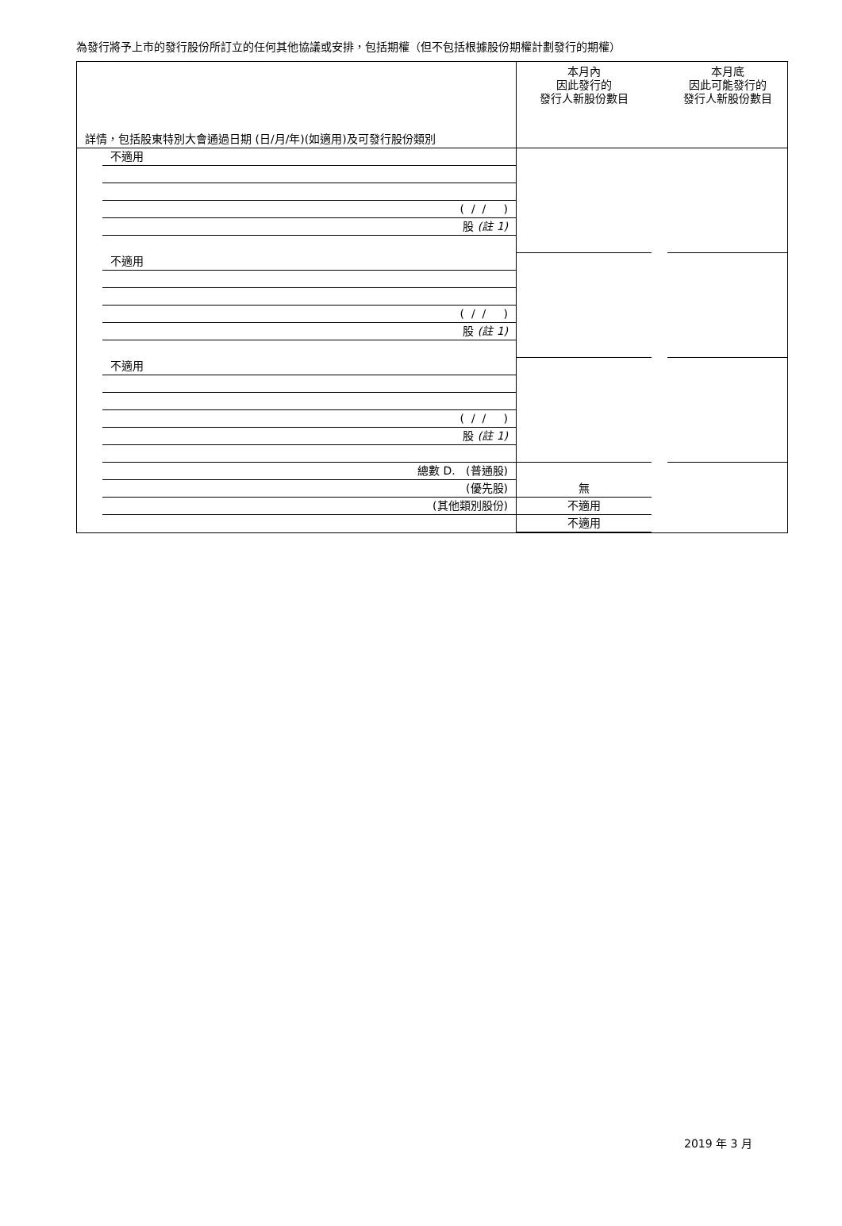為發行將予上市的發行股份所訂立的任何其他協議或安排，包括期權（但不包括根據股份期權計劃發行的期權）
| 詳情，包括股東特別大會通過日期 (日/月/年)(如適用)及可發行股份類別 | 本月內 因此發行的 發行人新股份數目 本月底 因此可能發行的 發行人新股份數目 |
| 不適用 ( / / ) 股 (註 1) 不適用 ( / / ) 股 (註 1) 不適用 ( / / ) 股 (註 1) 總數 D. (普通股) (優先股) (其他類別股份) | 無 不適用 不適用 |
2019 年 3 月